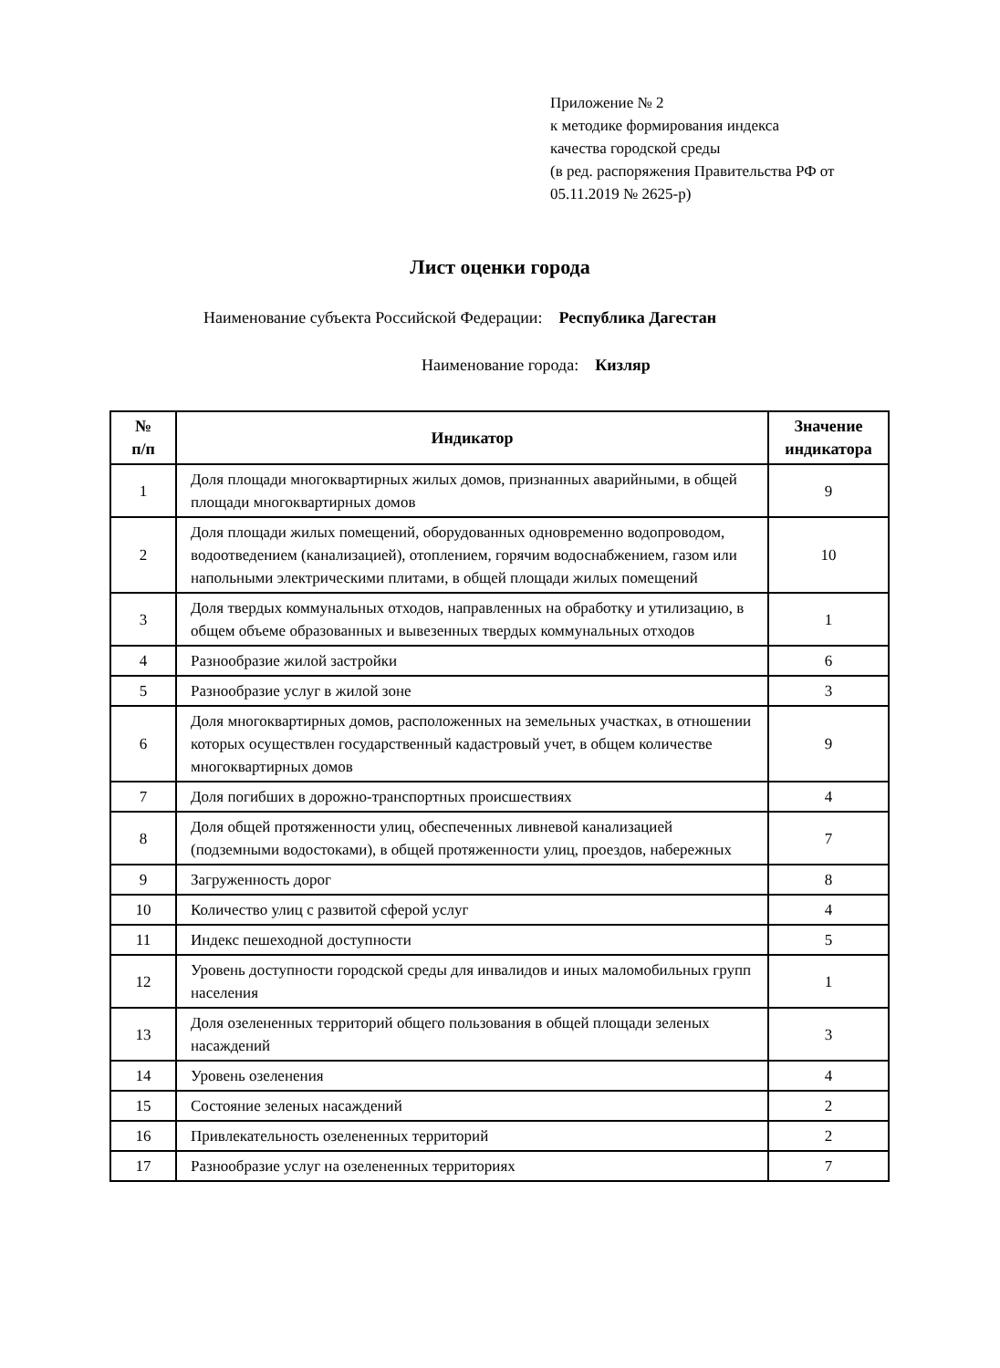Приложение № 2
к методике формирования индекса
качества городской среды
(в ред. распоряжения Правительства РФ от
05.11.2019 № 2625-р)
Лист оценки города
Наименование субъекта Российской Федерации: Республика Дагестан
Наименование города: Кизляр
| № п/п | Индикатор | Значение индикатора |
| --- | --- | --- |
| 1 | Доля площади многоквартирных жилых домов, признанных аварийными, в общей площади многоквартирных домов | 9 |
| 2 | Доля площади жилых помещений, оборудованных одновременно водопроводом, водоотведением (канализацией), отоплением, горячим водоснабжением, газом или напольными электрическими плитами, в общей площади жилых помещений | 10 |
| 3 | Доля твердых коммунальных отходов, направленных на обработку и утилизацию, в общем объеме образованных и вывезенных твердых коммунальных отходов | 1 |
| 4 | Разнообразие жилой застройки | 6 |
| 5 | Разнообразие услуг в жилой зоне | 3 |
| 6 | Доля многоквартирных домов, расположенных на земельных участках, в отношении которых осуществлен государственный кадастровый учет, в общем количестве многоквартирных домов | 9 |
| 7 | Доля погибших в дорожно-транспортных происшествиях | 4 |
| 8 | Доля общей протяженности улиц, обеспеченных ливневой канализацией (подземными водостоками), в общей протяженности улиц, проездов, набережных | 7 |
| 9 | Загруженность дорог | 8 |
| 10 | Количество улиц с развитой сферой услуг | 4 |
| 11 | Индекс пешеходной доступности | 5 |
| 12 | Уровень доступности городской среды для инвалидов и иных маломобильных групп населения | 1 |
| 13 | Доля озелененных территорий общего пользования в общей площади зеленых насаждений | 3 |
| 14 | Уровень озеленения | 4 |
| 15 | Состояние зеленых насаждений | 2 |
| 16 | Привлекательность озелененных территорий | 2 |
| 17 | Разнообразие услуг на озелененных территориях | 7 |